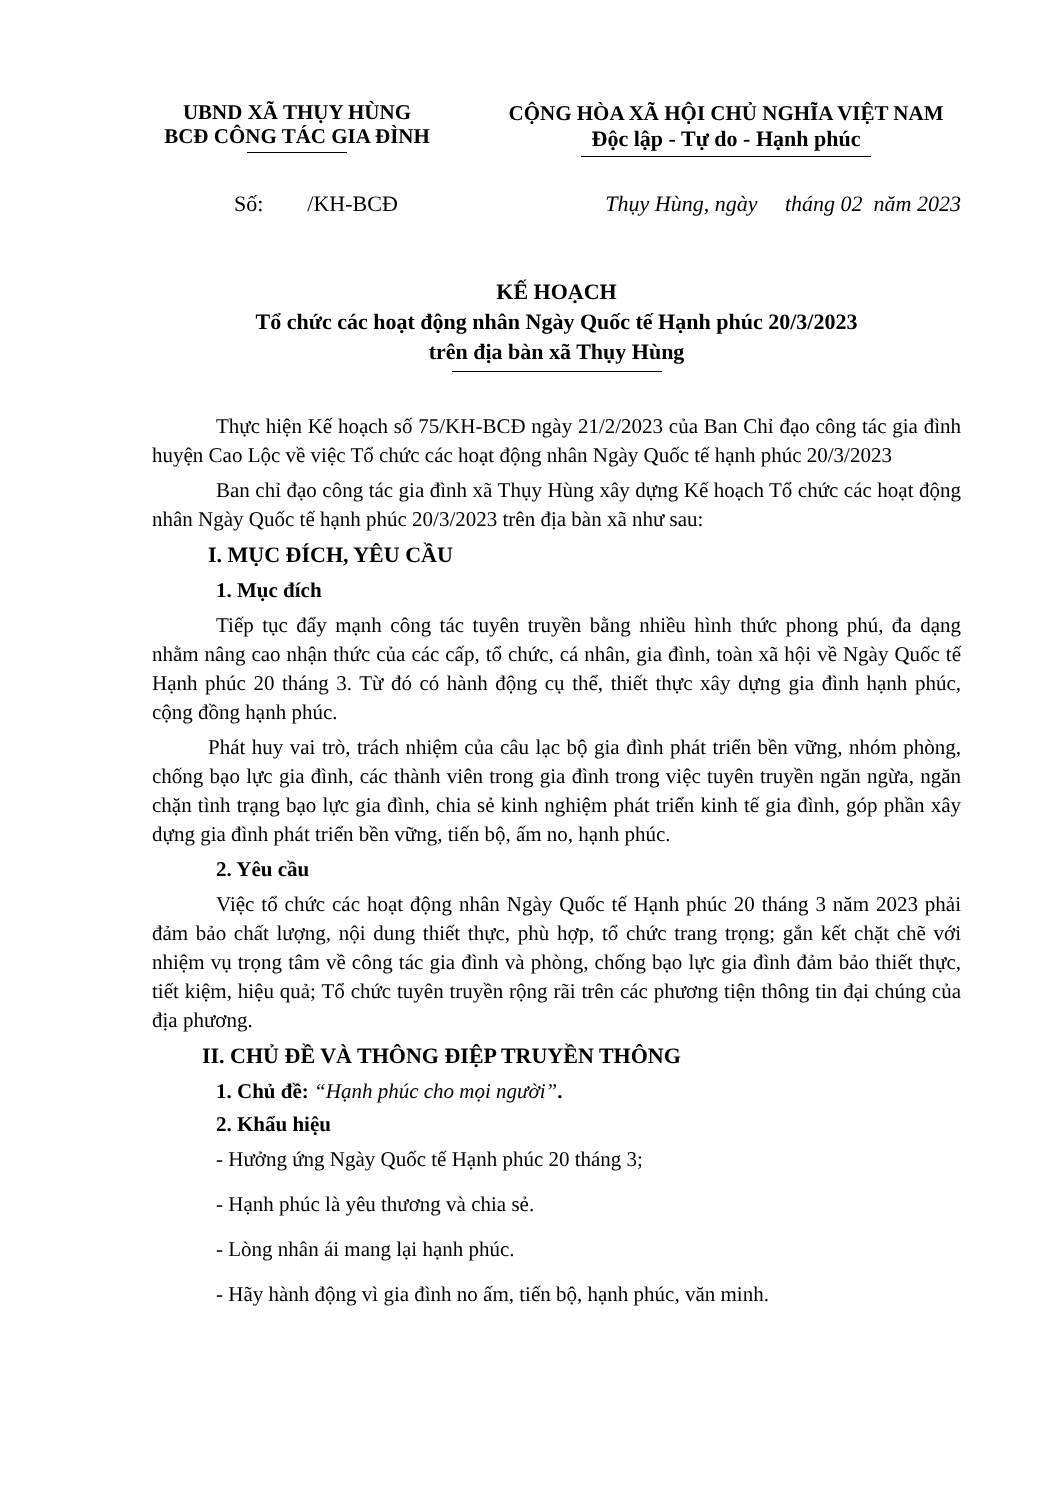UBND XÃ THỤY HÙNG
BCĐ CÔNG TÁC GIA ĐÌNH
CỘNG HÒA XÃ HỘI CHỦ NGHĨA VIỆT NAM
Độc lập - Tự do - Hạnh phúc
Số: /KH-BCĐ Thụy Hùng, ngày tháng 02 năm 2023
KẾ HOẠCH
Tổ chức các hoạt động nhân Ngày Quốc tế Hạnh phúc 20/3/2023
trên địa bàn xã Thụy Hùng
Thực hiện Kế hoạch số 75/KH-BCĐ ngày 21/2/2023 của Ban Chỉ đạo công tác gia đình huyện Cao Lộc về việc Tổ chức các hoạt động nhân Ngày Quốc tế hạnh phúc 20/3/2023
Ban chỉ đạo công tác gia đình xã Thụy Hùng xây dựng Kế hoạch Tổ chức các hoạt động nhân Ngày Quốc tế hạnh phúc 20/3/2023 trên địa bàn xã như sau:
I. MỤC ĐÍCH, YÊU CẦU
1. Mục đích
Tiếp tục đẩy mạnh công tác tuyên truyền bằng nhiều hình thức phong phú, đa dạng nhằm nâng cao nhận thức của các cấp, tổ chức, cá nhân, gia đình, toàn xã hội về Ngày Quốc tế Hạnh phúc 20 tháng 3. Từ đó có hành động cụ thể, thiết thực xây dựng gia đình hạnh phúc, cộng đồng hạnh phúc.
Phát huy vai trò, trách nhiệm của câu lạc bộ gia đình phát triển bền vững, nhóm phòng, chống bạo lực gia đình, các thành viên trong gia đình trong việc tuyên truyền ngăn ngừa, ngăn chặn tình trạng bạo lực gia đình, chia sẻ kinh nghiệm phát triển kinh tế gia đình, góp phần xây dựng gia đình phát triển bền vững, tiến bộ, ấm no, hạnh phúc.
2. Yêu cầu
Việc tổ chức các hoạt động nhân Ngày Quốc tế Hạnh phúc 20 tháng 3 năm 2023 phải đảm bảo chất lượng, nội dung thiết thực, phù hợp, tổ chức trang trọng; gắn kết chặt chẽ với nhiệm vụ trọng tâm về công tác gia đình và phòng, chống bạo lực gia đình đảm bảo thiết thực, tiết kiệm, hiệu quả; Tổ chức tuyên truyền rộng rãi trên các phương tiện thông tin đại chúng của địa phương.
II. CHỦ ĐỀ VÀ THÔNG ĐIỆP TRUYỀN THÔNG
1. Chủ đề: “Hạnh phúc cho mọi người”.
2. Khẩu hiệu
- Hưởng ứng Ngày Quốc tế Hạnh phúc 20 tháng 3;
- Hạnh phúc là yêu thương và chia sẻ.
- Lòng nhân ái mang lại hạnh phúc.
- Hãy hành động vì gia đình no ấm, tiến bộ, hạnh phúc, văn minh.